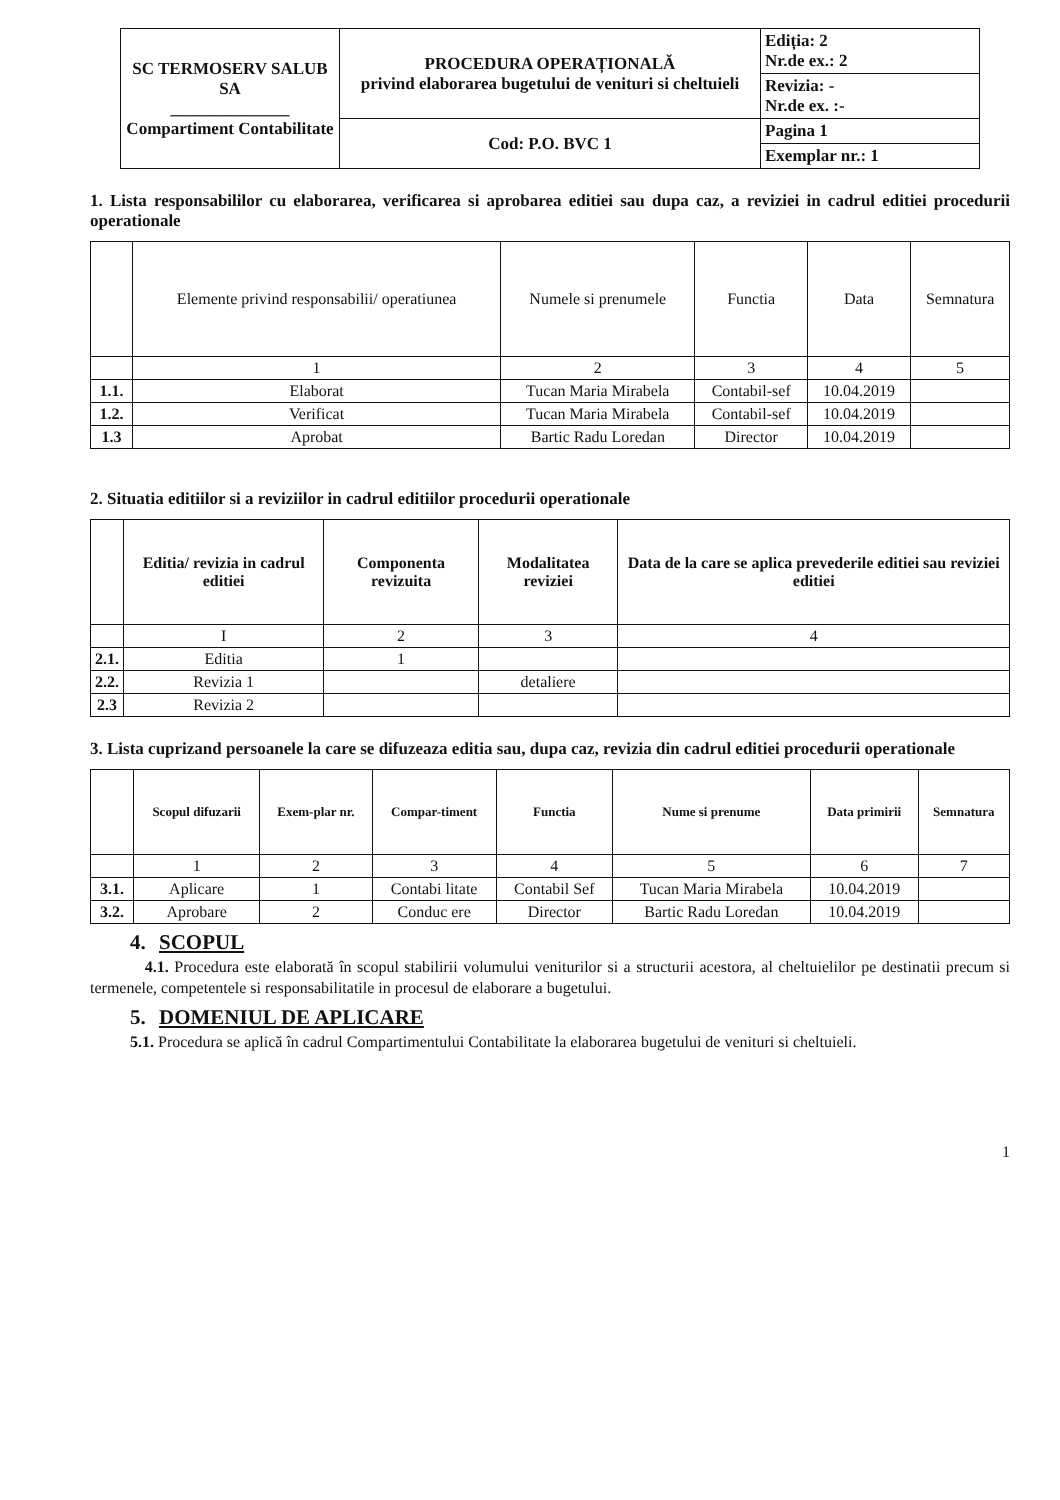| SC TERMOSERV SALUB SA ______________ Compartiment Contabilitate | PROCEDURA OPERAȚIONALĂ privind elaborarea bugetului de venituri si cheltuieli | Ediția: 2 Nr.de ex.: 2 |
| | | Revizia: - Nr.de ex. :- |
| | Cod: P.O. BVC 1 | Pagina 1 |
| | | Exemplar nr.: 1 |
1. Lista responsabililor cu elaborarea, verificarea si aprobarea editiei sau dupa caz, a reviziei in cadrul editiei procedurii operationale
| | Elemente privind responsabilii/ operatiunea | Numele si prenumele | Functia | Data | Semnatura |
| --- | --- | --- | --- | --- | --- |
| | 1 | 2 | 3 | 4 | 5 |
| 1.1. | Elaborat | Tucan Maria Mirabela | Contabil-sef | 10.04.2019 | |
| 1.2. | Verificat | Tucan Maria Mirabela | Contabil-sef | 10.04.2019 | |
| 1.3 | Aprobat | Bartic Radu Loredan | Director | 10.04.2019 | |
2. Situatia editiilor si a reviziilor in cadrul editiilor procedurii operationale
| | Editia/ revizia in cadrul editiei | Componenta revizuita | Modalitatea reviziei | Data de la care se aplica prevederile editiei sau reviziei editiei |
| --- | --- | --- | --- | --- |
| | I | 2 | 3 | 4 |
| 2.1. | Editia | 1 | | |
| 2.2. | Revizia 1 | | detaliere | |
| 2.3 | Revizia 2 | | | |
3. Lista cuprizand persoanele la care se difuzeaza editia sau, dupa caz, revizia din cadrul editiei procedurii operationale
| | Scopul difuzarii | Exem-plar nr. | Compar-timent | Functia | Nume si prenume | Data primirii | Semnatura |
| --- | --- | --- | --- | --- | --- | --- | --- |
| | 1 | 2 | 3 | 4 | 5 | 6 | 7 |
| 3.1. | Aplicare | 1 | Contabi litate | Contabil Sef | Tucan Maria Mirabela | 10.04.2019 | |
| 3.2. | Aprobare | 2 | Conduc ere | Director | Bartic Radu Loredan | 10.04.2019 | |
4. SCOPUL
4.1. Procedura este elaborată în scopul stabilirii volumului veniturilor si a structurii acestora, al cheltuielilor pe destinatii precum si termenele, competentele si responsabilitatile in procesul de elaborare a bugetului.
5. DOMENIUL DE APLICARE
5.1. Procedura se aplică în cadrul Compartimentului Contabilitate la elaborarea bugetului de venituri si cheltuieli.
1